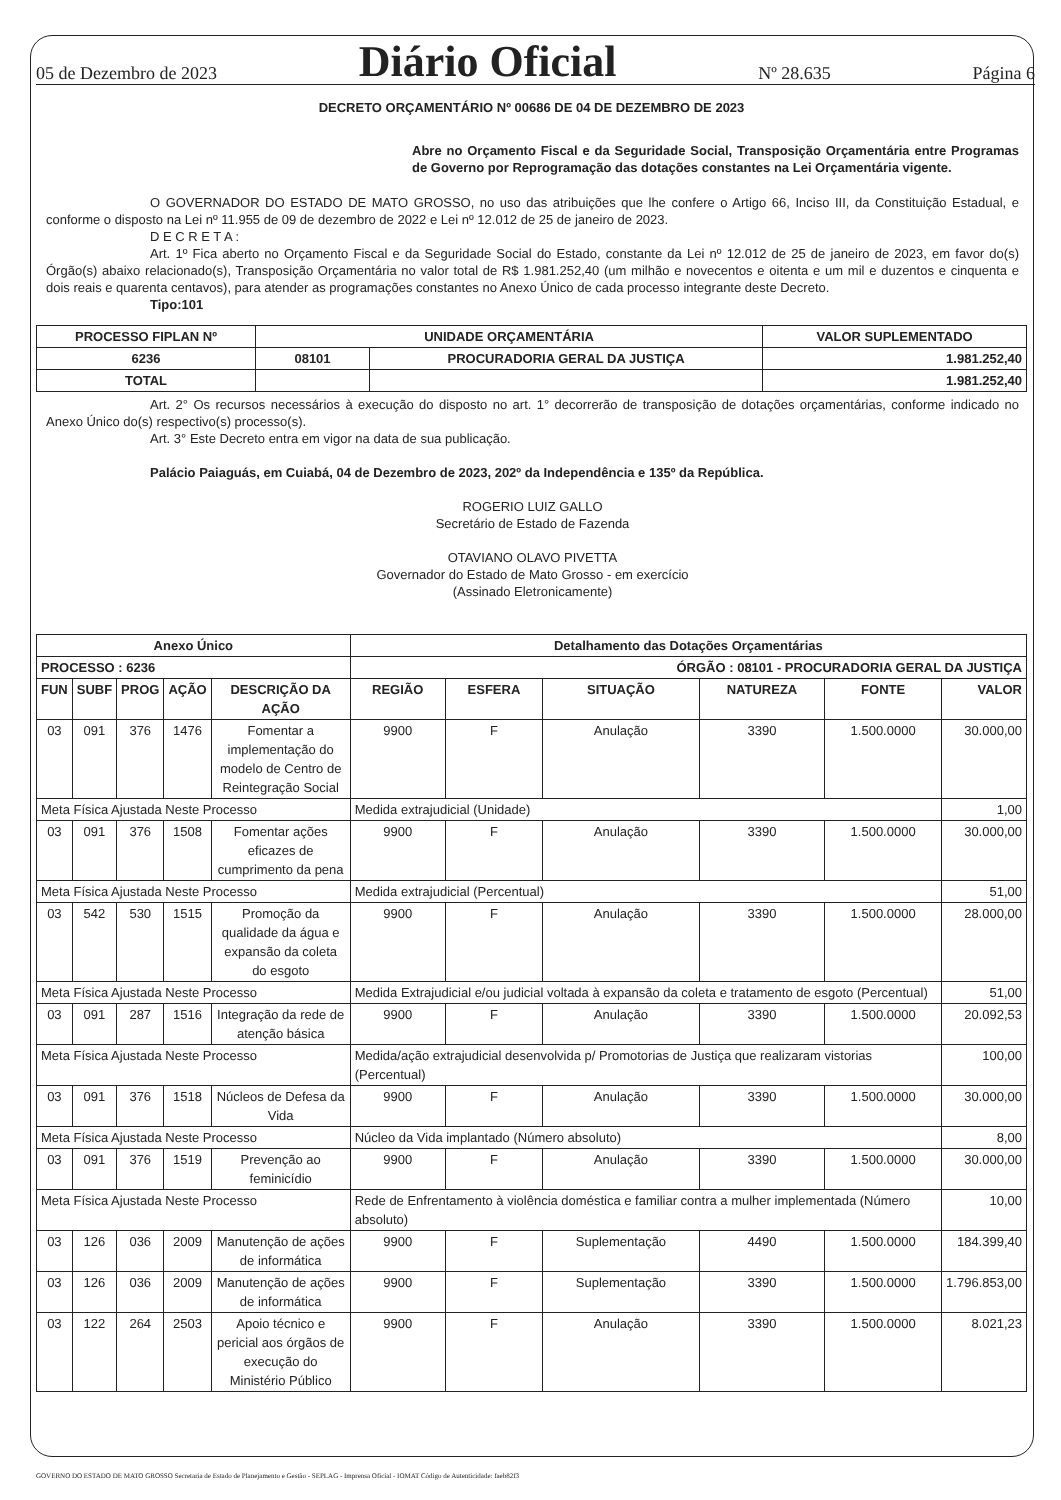05 de Dezembro de 2023 Diário Oficial Nº 28.635 Página 6
DECRETO ORÇAMENTÁRIO Nº 00686 DE 04 DE DEZEMBRO DE 2023
Abre no Orçamento Fiscal e da Seguridade Social, Transposição Orçamentária entre Programas de Governo por Reprogramação das dotações constantes na Lei Orçamentária vigente.
O GOVERNADOR DO ESTADO DE MATO GROSSO, no uso das atribuições que lhe confere o Artigo 66, Inciso III, da Constituição Estadual, e conforme o disposto na Lei nº 11.955 de 09 de dezembro de 2022 e Lei nº 12.012 de 25 de janeiro de 2023.
D E C R E T A :
Art. 1º Fica aberto no Orçamento Fiscal e da Seguridade Social do Estado, constante da Lei nº 12.012 de 25 de janeiro de 2023, em favor do(s) Órgão(s) abaixo relacionado(s), Transposição Orçamentária no valor total de R$ 1.981.252,40 (um milhão e novecentos e oitenta e um mil e duzentos e cinquenta e dois reais e quarenta centavos), para atender as programações constantes no Anexo Único de cada processo integrante deste Decreto.
Tipo:101
| PROCESSO FIPLAN Nº | UNIDADE ORÇAMENTÁRIA | | VALOR SUPLEMENTADO |
| --- | --- | --- | --- |
| 6236 | 08101 | PROCURADORIA GERAL DA JUSTIÇA | 1.981.252,40 |
| TOTAL | | | 1.981.252,40 |
Art. 2° Os recursos necessários à execução do disposto no art. 1° decorrerão de transposição de dotações orçamentárias, conforme indicado no Anexo Único do(s) respectivo(s) processo(s).
Art. 3° Este Decreto entra em vigor na data de sua publicação.
Palácio Paiaguás, em Cuiabá, 04 de Dezembro de 2023, 202º da Independência e 135º da República.
ROGERIO LUIZ GALLO
Secretário de Estado de Fazenda
OTAVIANO OLAVO PIVETTA
Governador do Estado de Mato Grosso - em exercício
(Assinado Eletronicamente)
| Anexo Único | | | | | Detalhamento das Dotações Orçamentárias | | | | | |
| --- | --- | --- | --- | --- | --- | --- | --- | --- | --- | --- |
| PROCESSO : 6236 | | | | | ÓRGÃO : 08101 - PROCURADORIA GERAL DA JUSTIÇA | | | | | |
| FUN | SUBF | PROG | AÇÃO | DESCRIÇÃO DA AÇÃO | REGIÃO | ESFERA | SITUAÇÃO | NATUREZA | FONTE | VALOR |
| 03 | 091 | 376 | 1476 | Fomentar a implementação do modelo de Centro de Reintegração Social | 9900 | F | Anulação | 3390 | 1.500.0000 | 30.000,00 |
| Meta Física Ajustada Neste Processo | | | | | Medida extrajudicial (Unidade) | | | | | 1,00 |
| 03 | 091 | 376 | 1508 | Fomentar ações eficazes de cumprimento da pena | 9900 | F | Anulação | 3390 | 1.500.0000 | 30.000,00 |
| Meta Física Ajustada Neste Processo | | | | | Medida extrajudicial (Percentual) | | | | | 51,00 |
| 03 | 542 | 530 | 1515 | Promoção da qualidade da água e expansão da coleta do esgoto | 9900 | F | Anulação | 3390 | 1.500.0000 | 28.000,00 |
| Meta Física Ajustada Neste Processo | | | | | Medida Extrajudicial e/ou judicial voltada à expansão da coleta e tratamento de esgoto (Percentual) | | | | | 51,00 |
| 03 | 091 | 287 | 1516 | Integração da rede de atenção básica | 9900 | F | Anulação | 3390 | 1.500.0000 | 20.092,53 |
| Meta Física Ajustada Neste Processo | | | | | Medida/ação extrajudicial desenvolvida p/ Promotorias de Justiça que realizaram vistorias (Percentual) | | | | | 100,00 |
| 03 | 091 | 376 | 1518 | Núcleos de Defesa da Vida | 9900 | F | Anulação | 3390 | 1.500.0000 | 30.000,00 |
| Meta Física Ajustada Neste Processo | | | | | Núcleo da Vida implantado (Número absoluto) | | | | | 8,00 |
| 03 | 091 | 376 | 1519 | Prevenção ao feminicídio | 9900 | F | Anulação | 3390 | 1.500.0000 | 30.000,00 |
| Meta Física Ajustada Neste Processo | | | | | Rede de Enfrentamento à violência doméstica e familiar contra a mulher implementada (Número absoluto) | | | | | 10,00 |
| 03 | 126 | 036 | 2009 | Manutenção de ações de informática | 9900 | F | Suplementação | 4490 | 1.500.0000 | 184.399,40 |
| 03 | 126 | 036 | 2009 | Manutenção de ações de informática | 9900 | F | Suplementação | 3390 | 1.500.0000 | 1.796.853,00 |
| 03 | 122 | 264 | 2503 | Apoio técnico e pericial aos órgãos de execução do Ministério Público | 9900 | F | Anulação | 3390 | 1.500.0000 | 8.021,23 |
GOVERNO DO ESTADO DE MATO GROSSO Secretaria de Estado de Planejamento e Gestão - SEPLAG - Imprensa Oficial - IOMAT Código de Autenticidade: faeb82f3